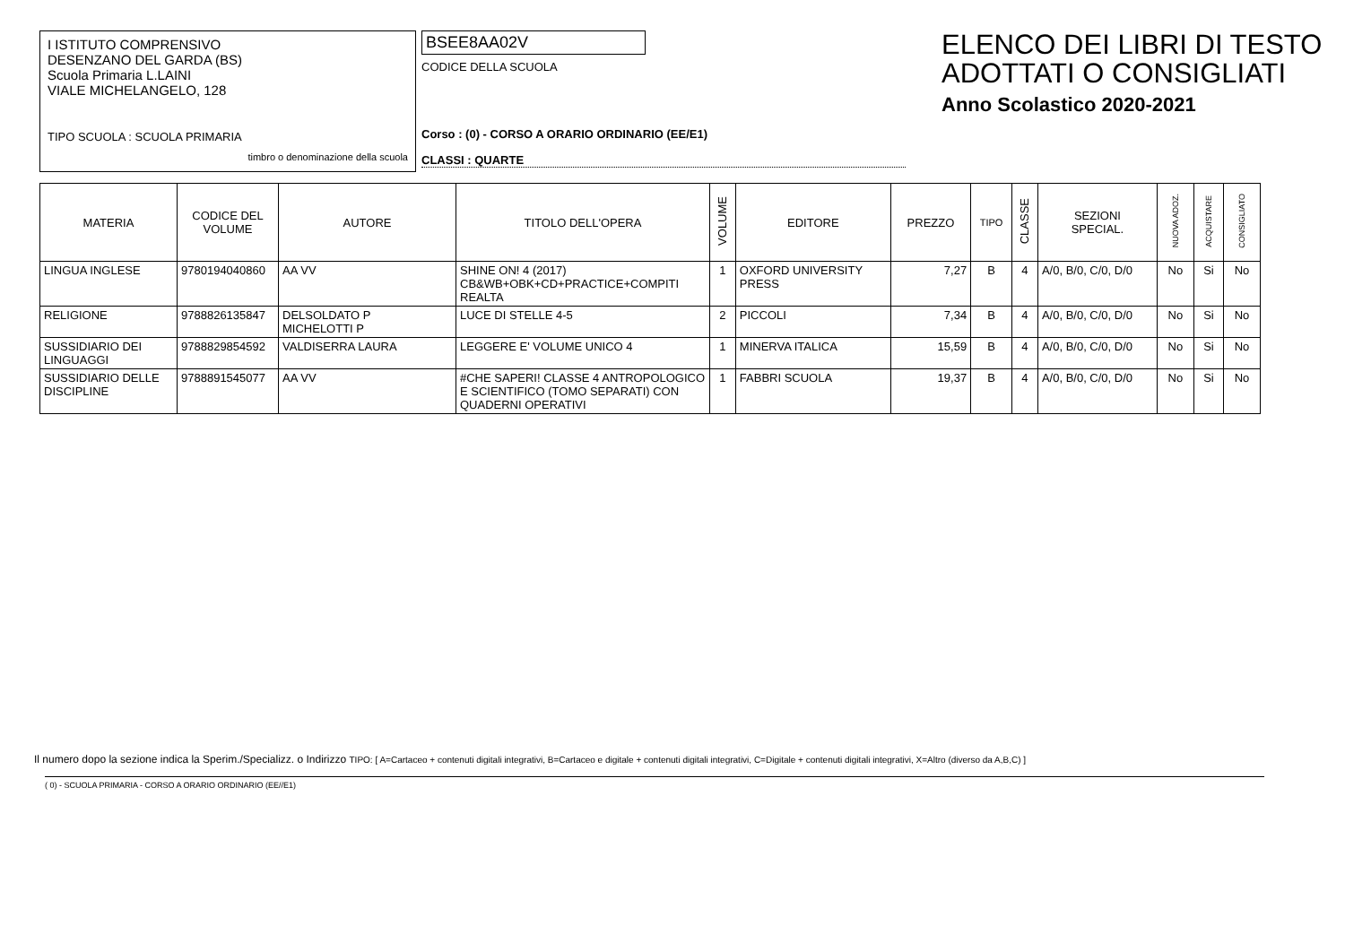I ISTITUTO COMPRENSIVO
DESENZANO DEL GARDA (BS)
Scuola Primaria L.LAINI
VIALE MICHELANGELO, 128
TIPO SCUOLA : SCUOLA PRIMARIA
timbro o denominazione della scuola
BSEE8AA02V
CODICE DELLA SCUOLA
Corso : (0) - CORSO A ORARIO ORDINARIO (EE/E1)
CLASSI : QUARTE
ELENCO DEI LIBRI DI TESTO
ADOTTATI O CONSIGLIATI
Anno Scolastico 2020-2021
| MATERIA | CODICE DEL VOLUME | AUTORE | TITOLO DELL'OPERA | VOLUME | EDITORE | PREZZO | TIPO | CLASSE | SEZIONI SPECIAL. | NUOVA ADOZ. | ACQUISTARE | CONSIGLIATO |
| --- | --- | --- | --- | --- | --- | --- | --- | --- | --- | --- | --- | --- |
| LINGUA INGLESE | 9780194040860 | AA VV | SHINE ON! 4 (2017) CB&WB+OBK+CD+PRACTICE+COMPITI REALTA | 1 | OXFORD UNIVERSITY PRESS | 7,27 | B | 4 | A/0, B/0, C/0, D/0 | No | Si | No |
| RELIGIONE | 9788826135847 | DELSOLDATO P MICHELOTTI P | LUCE DI STELLE 4-5 | 2 | PICCOLI | 7,34 | B | 4 | A/0, B/0, C/0, D/0 | No | Si | No |
| SUSSIDIARIO DEI LINGUAGGI | 9788829854592 | VALDISERRA LAURA | LEGGERE E' VOLUME UNICO 4 | 1 | MINERVA ITALICA | 15,59 | B | 4 | A/0, B/0, C/0, D/0 | No | Si | No |
| SUSSIDIARIO DELLE DISCIPLINE | 9788891545077 | AA VV | #CHE SAPERI! CLASSE 4 ANTROPOLOGICO E SCIENTIFICO (TOMO SEPARATI) CON QUADERNI OPERATIVI | 1 | FABBRI SCUOLA | 19,37 | B | 4 | A/0, B/0, C/0, D/0 | No | Si | No |
Il numero dopo la sezione indica la Sperim./Specializz. o Indirizzo TIPO: [ A=Cartaceo + contenuti digitali integrativi, B=Cartaceo e digitale + contenuti digitali integrativi, C=Digitale + contenuti digitali integrativi, X=Altro (diverso da A,B,C) ]
( 0) - SCUOLA PRIMARIA - CORSO A ORARIO ORDINARIO (EE//E1)